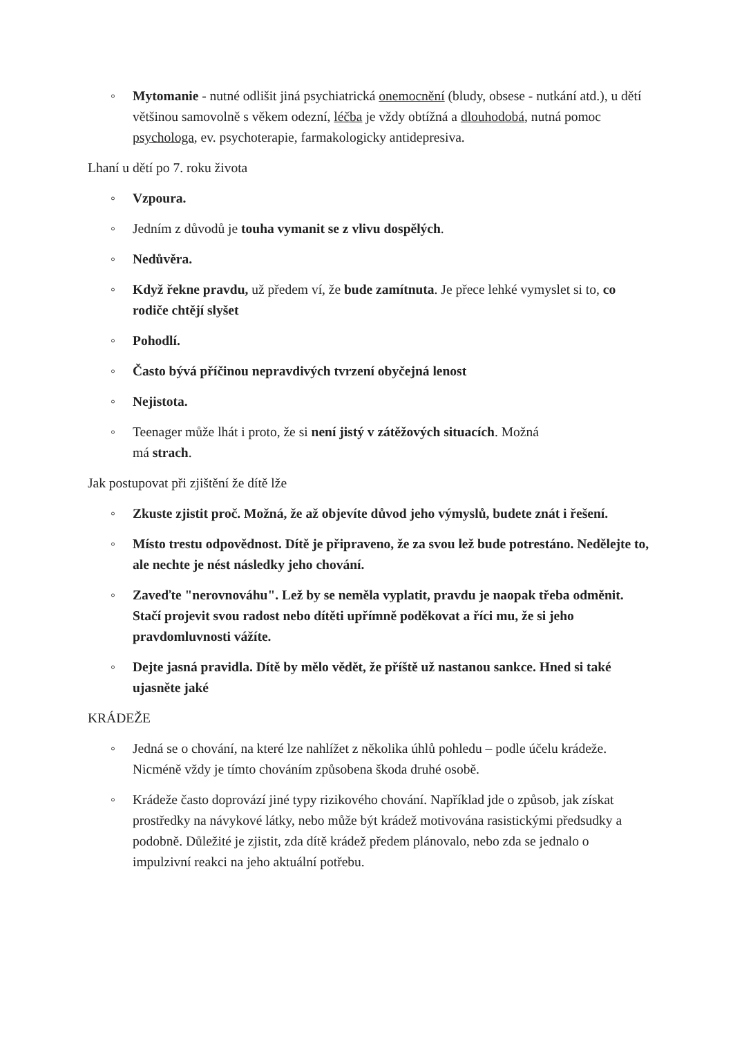◦ Mytomanie - nutné odlišit jiná psychiatrická onemocnění (bludy, obsese - nutkání atd.), u dětí většinou samovolně s věkem odezní, léčba je vždy obtížná a dlouhodobá, nutná pomoc psychologa, ev. psychoterapie, farmakologicky antidepresiva.
Lhaní u dětí po 7. roku života
◦ Vzpoura.
◦ Jedním z důvodů je touha vymanit se z vlivu dospělých.
◦ Nedůvěra.
◦ Když řekne pravdu, už předem ví, že bude zamítnuta. Je přece lehké vymyslet si to, co rodiče chtějí slyšet
◦ Pohodlí.
◦ Často bývá příčinou nepravdivých tvrzení obyčejná lenost
◦ Nejistota.
◦ Teenager může lhát i proto, že si není jistý v zátěžových situacích. Možná
má strach.
Jak postupovat při zjištění že dítě lže
◦ Zkuste zjistit proč. Možná, že až objevíte důvod jeho výmyslů, budete znát i řešení.
◦ Místo trestu odpovědnost. Dítě je připraveno, že za svou lež bude potrestáno. Nedělejte to, ale nechte je nést následky jeho chování.
◦ Zaveďte "nerovnováhu". Lež by se neměla vyplatit, pravdu je naopak třeba odměnit. Stačí projevit svou radost nebo dítěti upřímně poděkovat a říci mu, že si jeho pravdomluvnosti vážíte.
◦ Dejte jasná pravidla. Dítě by mělo vědět, že příště už nastanou sankce. Hned si také ujasněte jaké
KRÁDEŽE
◦ Jedná se o chování, na které lze nahlížet z několika úhlů pohledu – podle účelu krádeže. Nicméně vždy je tímto chováním způsobena škoda druhé osobě.
◦ Krádeže často doprovází jiné typy rizikového chování. Například jde o způsob, jak získat prostředky na návykové látky, nebo může být krádež motivována rasistickými předsudky a podobně. Důležité je zjistit, zda dítě krádež předem plánovalo, nebo zda se jednalo o impulzivní reakci na jeho aktuální potřebu.